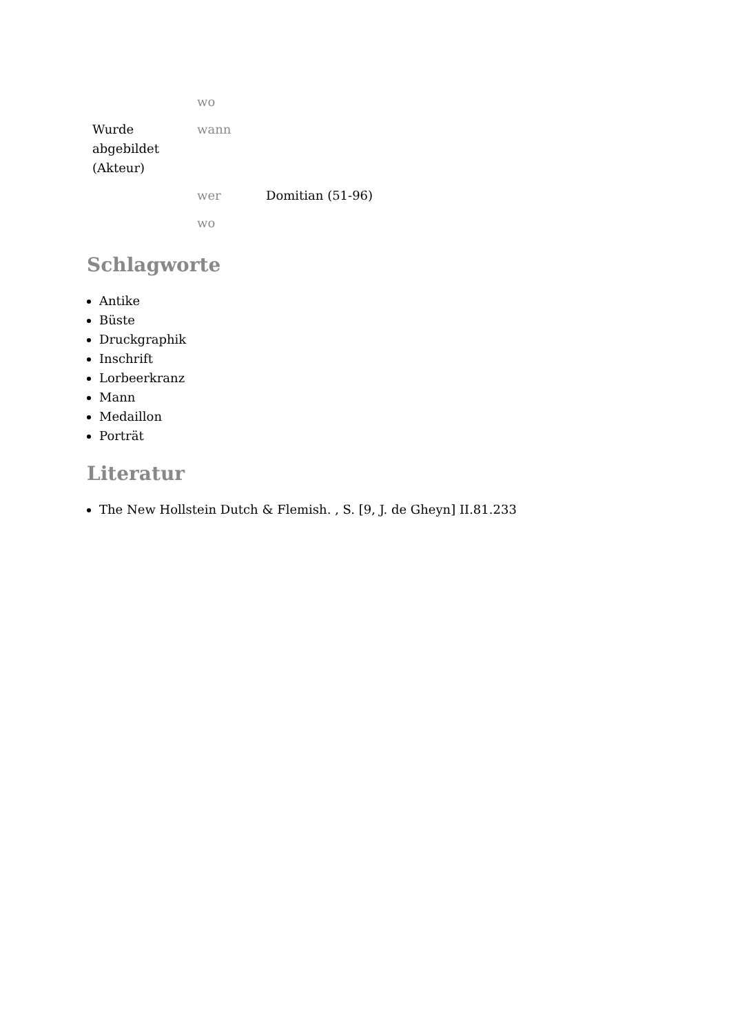| | wo | |
| Wurde abgebildet (Akteur) | wann | |
| | wer | Domitian (51-96) |
| | wo | |
Schlagworte
Antike
Büste
Druckgraphik
Inschrift
Lorbeerkranz
Mann
Medaillon
Porträt
Literatur
The New Hollstein Dutch & Flemish. , S. [9, J. de Gheyn] II.81.233